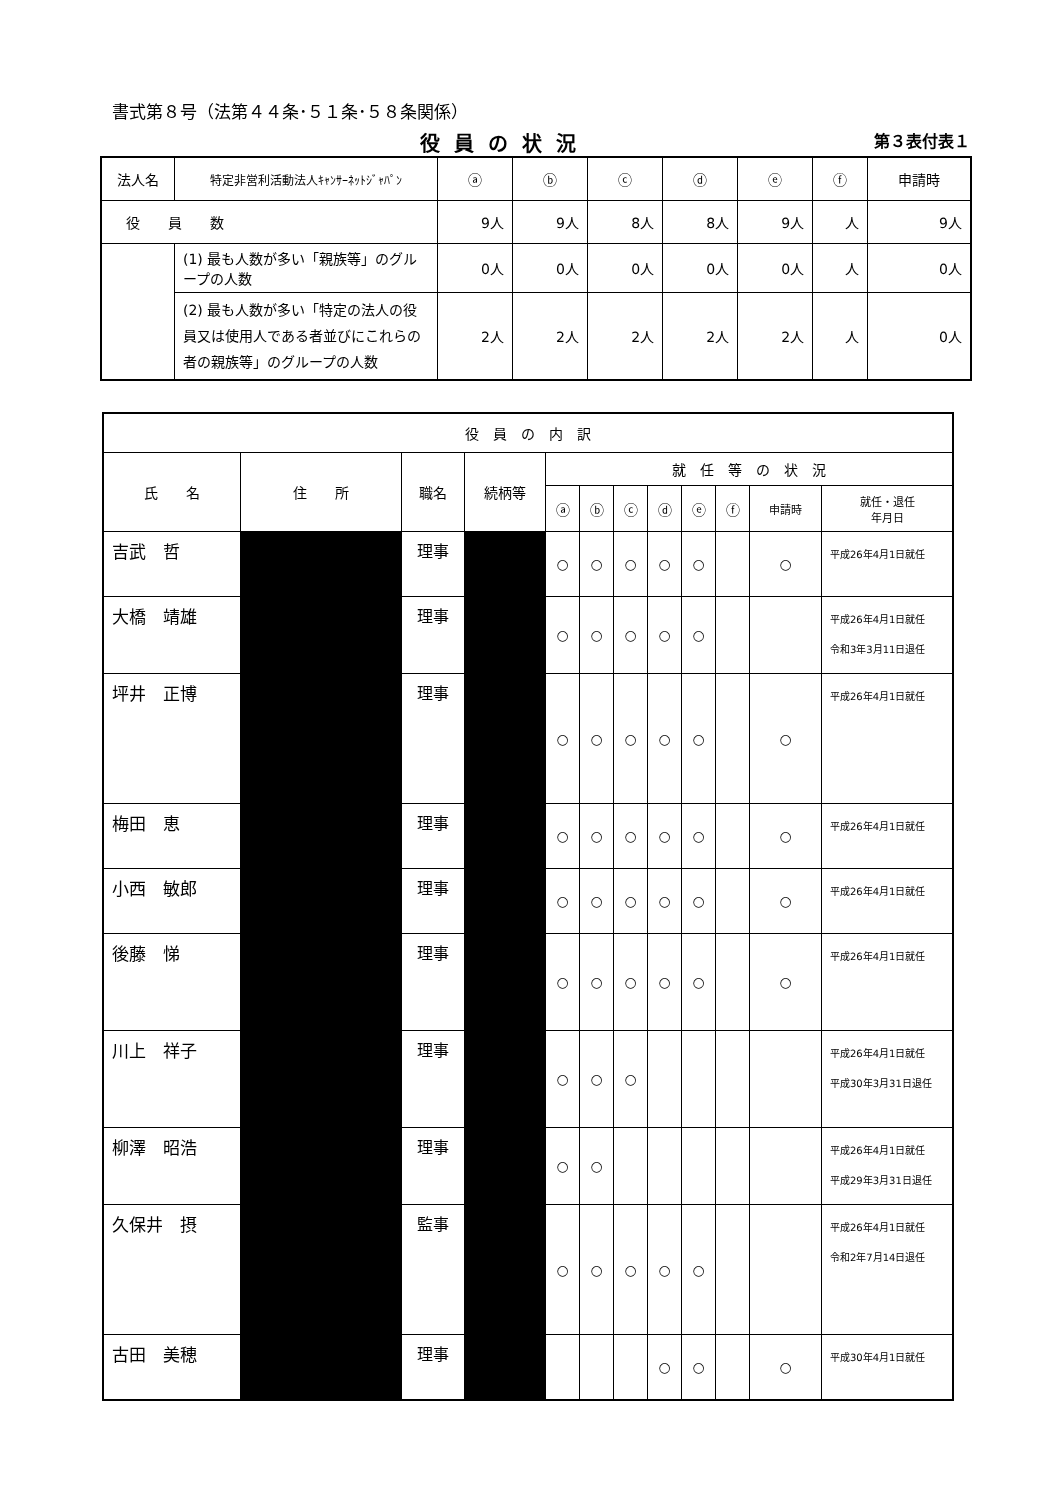書式第８号（法第４４条･５１条･５８条関係）
役員の状況 第３表付表１
| 法人名 | 特定非営利活動法人ｷｬﾝｻｰﾈｯﾄｼﾞｬﾊﾟﾝ | ⓐ | ⓑ | ⓒ | ⓓ | ⓔ | ⓕ | 申請時 |
| 役 員 数 | | 9人 | 9人 | 8人 | 8人 | 9人 | 人 | 9人 |
| | (1) 最も人数が多い「親族等」のグループの人数 | 0人 | 0人 | 0人 | 0人 | 0人 | 人 | 0人 |
| | (2) 最も人数が多い「特定の法人の役員又は使用人である者並びにこれらの者の親族等」のグループの人数 | 2人 | 2人 | 2人 | 2人 | 2人 | 人 | 0人 |
| 役 員 の 内 訳 | | | | | | | | | | | |
| --- | --- | --- | --- | --- | --- | --- | --- | --- | --- | --- | --- |
| 氏 名 | 住 所 | 職名 | 続柄等 | 就 任 等 の 状 況 | | | | | | | |
| | | | | ⓐ | ⓑ | ⓒ | ⓓ | ⓔ | ⓕ | 申請時 | 就任・退任 年月日 |
| 吉武 哲 | | 理事 | | ○ | ○ | ○ | ○ | ○ | | ○ | 平成26年4月1日就任 |
| 大橋 靖雄 | | 理事 | | ○ | ○ | ○ | ○ | ○ | | | 平成26年4月1日就任 令和3年3月11日退任 |
| 坪井 正博 | | 理事 | | ○ | ○ | ○ | ○ | ○ | | ○ | 平成26年4月1日就任 |
| 梅田 恵 | | 理事 | | ○ | ○ | ○ | ○ | ○ | | ○ | 平成26年4月1日就任 |
| 小西 敏郎 | | 理事 | | ○ | ○ | ○ | ○ | ○ | | ○ | 平成26年4月1日就任 |
| 後藤 悌 | | 理事 | | ○ | ○ | ○ | ○ | ○ | | ○ | 平成26年4月1日就任 |
| 川上 祥子 | | 理事 | | ○ | ○ | ○ | | | | | 平成26年4月1日就任 平成30年3月31日退任 |
| 柳澤 昭浩 | | 理事 | | ○ | ○ | | | | | | 平成26年4月1日就任 平成29年3月31日退任 |
| 久保井 摂 | | 監事 | | ○ | ○ | ○ | ○ | ○ | | | 平成26年4月1日就任 令和2年7月14日退任 |
| 古田 美穂 | | 理事 | | | | | ○ | ○ | | ○ | 平成30年4月1日就任 |